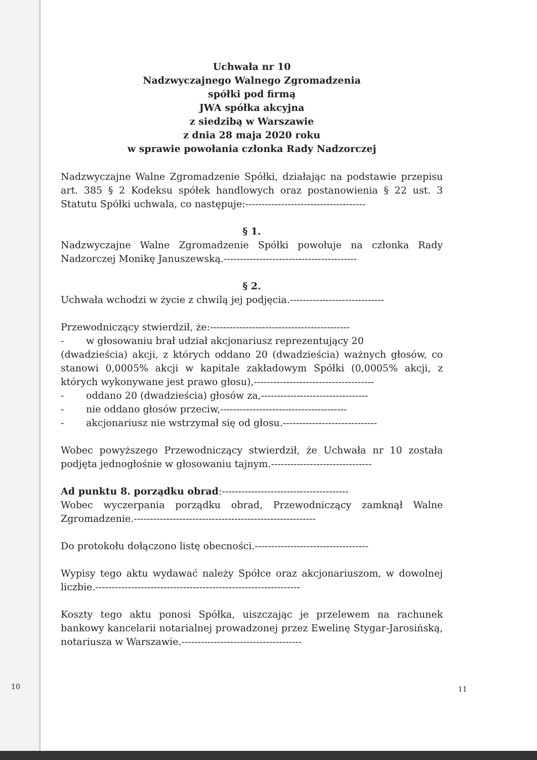Uchwała nr 10
Nadzwyczajnego Walnego Zgromadzenia
spółki pod firmą
JWA spółka akcyjna
z siedzibą w Warszawie
z dnia 28 maja 2020 roku
w sprawie powołania członka Rady Nadzorczej
Nadzwyczajne Walne Zgromadzenie Spółki, działając na podstawie przepisu art. 385 § 2 Kodeksu spółek handlowych oraz postanowienia § 22 ust. 3 Statutu Spółki uchwala, co następuje:-------------------------------------
§ 1.
Nadzwyczajne Walne Zgromadzenie Spółki powołuje na członka Rady Nadzorczej Monikę Januszewską.-----------------------------------------
§ 2.
Uchwała wchodzi w życie z chwilą jej podjęcia.-----------------------------
Przewodniczący stwierdził, że:-------------------------------------------
- w głosowaniu brał udział akcjonariusz reprezentujący 20
(dwadzieścia) akcji, z których oddano 20 (dwadzieścia) ważnych głosów, co stanowi 0,0005% akcji w kapitale zakładowym Spółki (0,0005% akcji, z których wykonywane jest prawo głosu),-------------------------------------
- oddano 20 (dwadzieścia) głosów za,---------------------------------
- nie oddano głosów przeciw,---------------------------------------
- akcjonariusz nie wstrzymał się od głosu.-----------------------------
Wobec powyższego Przewodniczący stwierdził, że Uchwała nr 10 została podjęta jednogłośnie w głosowaniu tajnym.-------------------------------
Ad punktu 8. porządku obrad:---------------------------------------
Wobec wyczerpania porządku obrad, Przewodniczący zamknął Walne Zgromadzenie.--------------------------------------------------------
Do protokołu dołączono listę obecności.-----------------------------------
Wypisy tego aktu wydawać należy Spółce oraz akcjonariuszom, w dowolnej liczbie.---------------------------------------------------------------
Koszty tego aktu ponosi Spółka, uiszczając je przelewem na rachunek bankowy kancelarii notarialnej prowadzonej przez Ewelinę Stygar-Jarosińską, notariusza w Warszawie.-------------------------------------
10 11